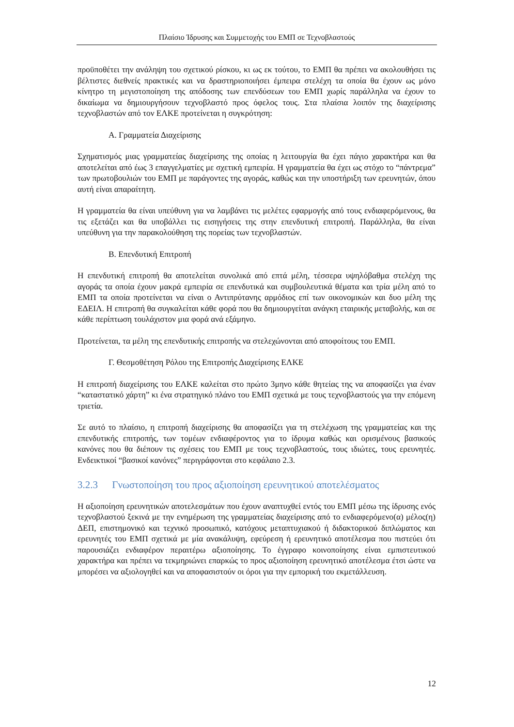Πλαίσιο Ίδρυσης και Συμμετοχής του ΕΜΠ σε Τεχνοβλαστούς
προϋποθέτει την ανάληψη του σχετικού ρίσκου, κι ως εκ τούτου, το ΕΜΠ θα πρέπει να ακολουθήσει τις βέλτιστες διεθνείς πρακτικές και να δραστηριοποιήσει έμπειρα στελέχη τα οποία θα έχουν ως μόνο κίνητρο τη μεγιστοποίηση της απόδοσης των επενδύσεων του ΕΜΠ χωρίς παράλληλα να έχουν το δικαίωμα να δημιουργήσουν τεχνοβλαστό προς όφελος τους. Στα πλαίσια λοιπόν της διαχείρισης τεχνοβλαστών από τον ΕΛΚΕ προτείνεται η συγκρότηση:
Α. Γραμματεία Διαχείρισης
Σχηματισμός μιας γραμματείας διαχείρισης της οποίας η λειτουργία θα έχει πάγιο χαρακτήρα και θα αποτελείται από έως 3 επαγγελματίες με σχετική εμπειρία. Η γραμματεία θα έχει ως στόχο το “πάντρεμα” των πρωτοβουλιών του ΕΜΠ με παράγοντες της αγοράς, καθώς και την υποστήριξη των ερευνητών, όπου αυτή είναι απαραίτητη.
Η γραμματεία θα είναι υπεύθυνη για να λαμβάνει τις μελέτες εφαρμογής από τους ενδιαφερόμενους, θα τις εξετάζει και θα υποβάλλει τις εισηγήσεις της στην επενδυτική επιτροπή. Παράλληλα, θα είναι υπεύθυνη για την παρακολούθηση της πορείας των τεχνοβλαστών.
Β. Επενδυτική Επιτροπή
Η επενδυτική επιτροπή θα αποτελείται συνολικά από επτά μέλη, τέσσερα υψηλόβαθμα στελέχη της αγοράς τα οποία έχουν μακρά εμπειρία σε επενδυτικά και συμβουλευτικά θέματα και τρία μέλη από το ΕΜΠ τα οποία προτείνεται να είναι ο Αντιπρύτανης αρμόδιος επί των οικονομικών και δυο μέλη της ΕΔΕΙΛ. Η επιτροπή θα συγκαλείται κάθε φορά που θα δημιουργείται ανάγκη εταιρικής μεταβολής, και σε κάθε περίπτωση τουλάχιστον μια φορά ανά εξάμηνο.
Προτείνεται, τα μέλη της επενδυτικής επιτροπής να στελεχώνονται από αποφοίτους του ΕΜΠ.
Γ. Θεσμοθέτηση Ρόλου της Επιτροπής Διαχείρισης ΕΛΚΕ
Η επιτροπή διαχείρισης του ΕΛΚΕ καλείται στο πρώτο 3μηνο κάθε θητείας της να αποφασίζει για έναν “καταστατικό χάρτη” κι ένα στρατηγικό πλάνο του ΕΜΠ σχετικά με τους τεχνοβλαστούς για την επόμενη τριετία.
Σε αυτό το πλαίσιο, η επιτροπή διαχείρισης θα αποφασίζει για τη στελέχωση της γραμματείας και της επενδυτικής επιτροπής, των τομέων ενδιαφέροντος για το ίδρυμα καθώς και ορισμένους βασικούς κανόνες που θα διέπουν τις σχέσεις του ΕΜΠ με τους τεχνοβλαστούς, τους ιδιώτες, τους ερευνητές. Ενδεικτικοί “βασικοί κανόνες” περιγράφονται στο κεφάλαιο 2.3.
3.2.3 Γνωστοποίηση του προς αξιοποίηση ερευνητικού αποτελέσματος
Η αξιοποίηση ερευνητικών αποτελεσμάτων που έχουν αναπτυχθεί εντός του ΕΜΠ μέσω της ίδρυσης ενός τεχνοβλαστού ξεκινά με την ενημέρωση της γραμματείας διαχείρισης από το ενδιαφερόμενο(α) μέλος(η) ΔΕΠ, επιστημονικό και τεχνικό προσωπικό, κατόχους μεταπτυχιακού ή διδακτορικού διπλώματος και ερευνητές του ΕΜΠ σχετικά με μία ανακάλυψη, εφεύρεση ή ερευνητικό αποτέλεσμα που πιστεύει ότι παρουσιάζει ενδιαφέρον περαιτέρω αξιοποίησης. Το έγγραφο κοινοποίησης είναι εμπιστευτικού χαρακτήρα και πρέπει να τεκμηριώνει επαρκώς το προς αξιοποίηση ερευνητικό αποτέλεσμα έτσι ώστε να μπορέσει να αξιολογηθεί και να αποφασιστούν οι όροι για την εμπορική του εκμετάλλευση.
12